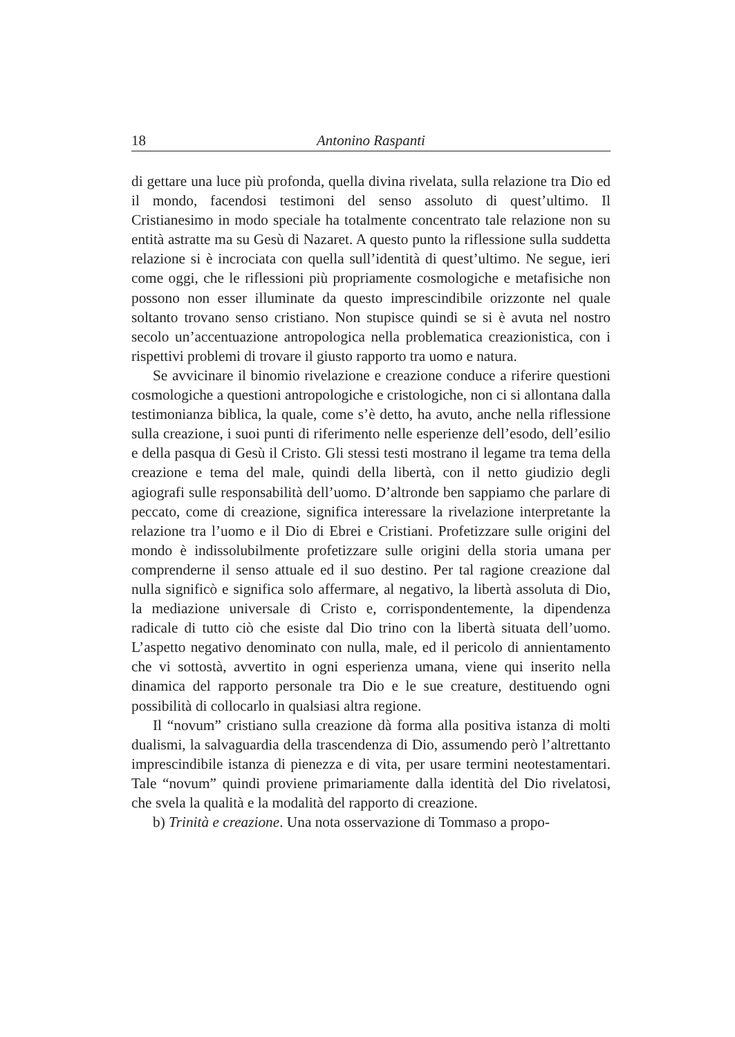18 Antonino Raspanti
di gettare una luce più profonda, quella divina rivelata, sulla relazione tra Dio ed il mondo, facendosi testimoni del senso assoluto di quest’ultimo. Il Cristianesimo in modo speciale ha totalmente concentrato tale relazione non su entità astratte ma su Gesù di Nazaret. A questo punto la riflessione sulla suddetta relazione si è incrociata con quella sull’identità di quest’ultimo. Ne segue, ieri come oggi, che le riflessioni più propriamente cosmologiche e metafisiche non possono non esser illuminate da questo imprescindibile orizzonte nel quale soltanto trovano senso cristiano. Non stupisce quindi se si è avuta nel nostro secolo un’accentuazione antropologica nella problematica creazionistica, con i rispettivi problemi di trovare il giusto rapporto tra uomo e natura.
Se avvicinare il binomio rivelazione e creazione conduce a riferire questioni cosmologiche a questioni antropologiche e cristologiche, non ci si allontana dalla testimonianza biblica, la quale, come s’è detto, ha avuto, anche nella riflessione sulla creazione, i suoi punti di riferimento nelle esperienze dell’esodo, dell’esilio e della pasqua di Gesù il Cristo. Gli stessi testi mostrano il legame tra tema della creazione e tema del male, quindi della libertà, con il netto giudizio degli agiografi sulle responsabilità dell’uomo. D’altronde ben sappiamo che parlare di peccato, come di creazione, significa interessare la rivelazione interpretante la relazione tra l’uomo e il Dio di Ebrei e Cristiani. Profetizzare sulle origini del mondo è indissolubilmente profetizzare sulle origini della storia umana per comprenderne il senso attuale ed il suo destino. Per tal ragione creazione dal nulla significò e significa solo affermare, al negativo, la libertà assoluta di Dio, la mediazione universale di Cristo e, corrispondentemente, la dipendenza radicale di tutto ciò che esiste dal Dio trino con la libertà situata dell’uomo. L’aspetto negativo denominato con nulla, male, ed il pericolo di annientamento che vi sottostà, avvertito in ogni esperienza umana, viene qui inserito nella dinamica del rapporto personale tra Dio e le sue creature, destituendo ogni possibilità di collocarlo in qualsiasi altra regione.
Il “novum” cristiano sulla creazione dà forma alla positiva istanza di molti dualismi, la salvaguardia della trascendenza di Dio, assumendo però l’altrettanto imprescindibile istanza di pienezza e di vita, per usare termini neotestamentari. Tale “novum” quindi proviene primariamente dalla identità del Dio rivelatosi, che svela la qualità e la modalità del rapporto di creazione.
b) Trinità e creazione. Una nota osservazione di Tommaso a propo-